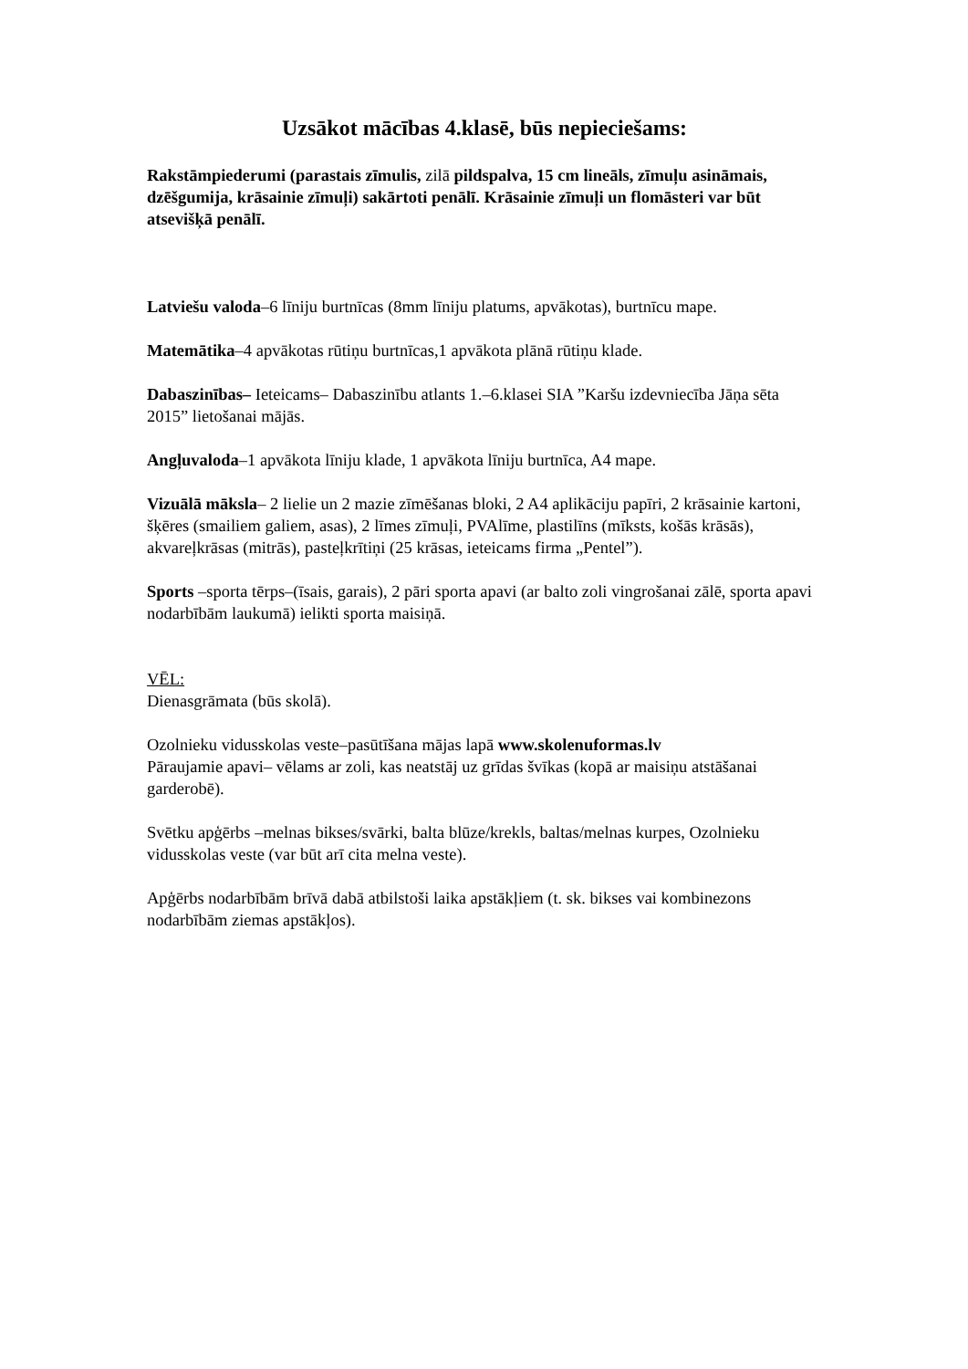Uzsākot mācības 4.klasē, būs nepieciešams:
Rakstāmpiederumi (parastais zīmulis, zilā pildspalva, 15 cm lineāls, zīmuļu asināmais, dzēšgumija, krāsainie zīmuļi) sakārtoti penālī. Krāsainie zīmuļi un flomāsteri var būt atsevišķā penālī.
Latviešu valoda–6 līniju burtnīcas (8mm līniju platums, apvākotas), burtnīcu mape.
Matemātika–4 apvākotas rūtiņu burtnīcas,1 apvākota plānā rūtiņu klade.
Dabaszinības– Ieteicams– Dabaszinību atlants 1.–6.klasei SIA ”Karšu izdevniecība Jāņa sēta 2015” lietošanai mājās.
Angļuvaloda–1 apvākota līniju klade, 1 apvākota līniju burtnīca, A4 mape.
Vizuālā māksla– 2 lielie un 2 mazie zīmēšanas bloki, 2 A4 aplikāciju papīri, 2 krāsainie kartoni, šķēres (smailiem galiem, asas), 2 līmes zīmuļi, PVAlīme, plastilīns (mīksts, košās krāsās), akvareļkrāsas (mitrās), pasteļkrītiņi (25 krāsas, ieteicams firma „Pentel”).
Sports –sporta tērps–(īsais, garais), 2 pāri sporta apavi (ar balto zoli vingrošanai zālē, sporta apavi nodarbībām laukumā) ielikti sporta maisiņā.
VĒL:
Dienasgrāmata (būs skolā).
Ozolnieku vidusskolas veste–pasūtīšana mājas lapā www.skolenuformas.lv
Pāraujamie apavi– vēlams ar zoli, kas neatstāj uz grīdas švīkas (kopā ar maisiņu atstāšanai garderobē).
Svētku apģērbs –melnas bikses/svārki, balta blūze/krekls, baltas/melnas kurpes, Ozolnieku vidusskolas veste (var būt arī cita melna veste).
Apģērbs nodarbībām brīvā dabā atbilstoši laika apstākļiem (t. sk. bikses vai kombinezons nodarbībām ziemas apstākļos).